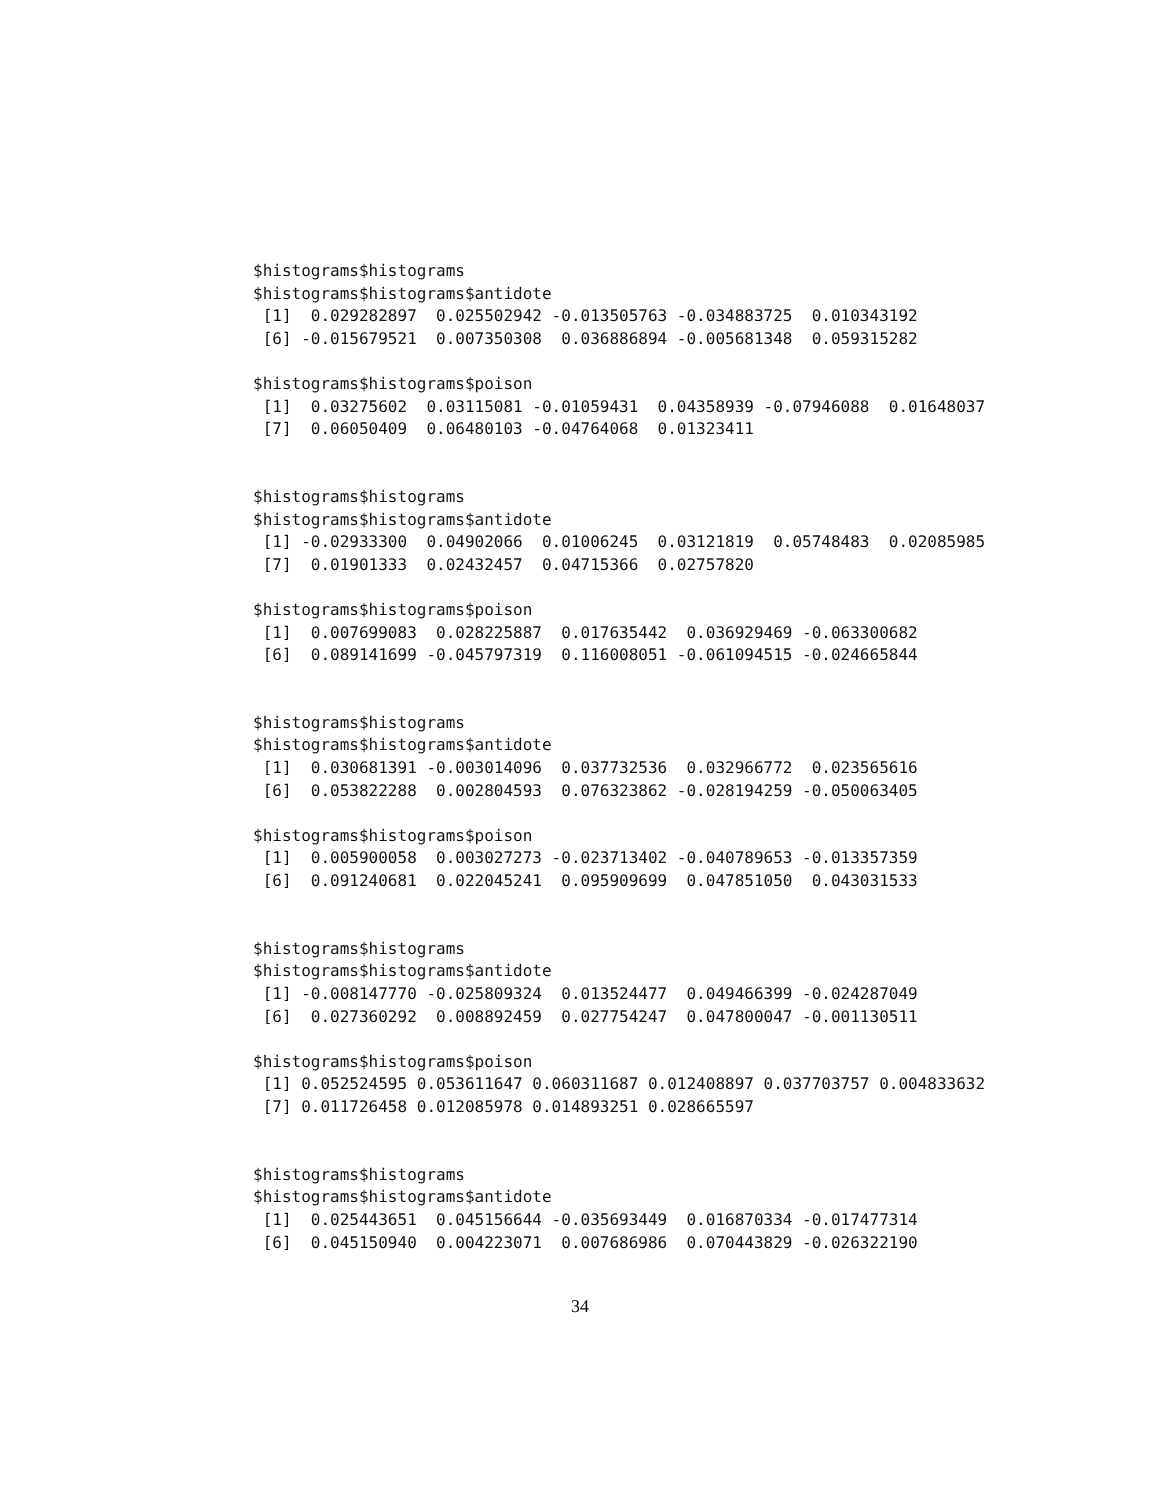$histograms$histograms
$histograms$histograms$antidote
 [1]  0.029282897  0.025502942 -0.013505763 -0.034883725  0.010343192
 [6] -0.015679521  0.007350308  0.036886894 -0.005681348  0.059315282

$histograms$histograms$poison
 [1]  0.03275602  0.03115081 -0.01059431  0.04358939 -0.07946088  0.01648037
 [7]  0.06050409  0.06480103 -0.04764068  0.01323411


$histograms$histograms
$histograms$histograms$antidote
 [1] -0.02933300  0.04902066  0.01006245  0.03121819  0.05748483  0.02085985
 [7]  0.01901333  0.02432457  0.04715366  0.02757820

$histograms$histograms$poison
 [1]  0.007699083  0.028225887  0.017635442  0.036929469 -0.063300682
 [6]  0.089141699 -0.045797319  0.116008051 -0.061094515 -0.024665844


$histograms$histograms
$histograms$histograms$antidote
 [1]  0.030681391 -0.003014096  0.037732536  0.032966772  0.023565616
 [6]  0.053822288  0.002804593  0.076323862 -0.028194259 -0.050063405

$histograms$histograms$poison
 [1]  0.005900058  0.003027273 -0.023713402 -0.040789653 -0.013357359
 [6]  0.091240681  0.022045241  0.095909699  0.047851050  0.043031533


$histograms$histograms
$histograms$histograms$antidote
 [1] -0.008147770 -0.025809324  0.013524477  0.049466399 -0.024287049
 [6]  0.027360292  0.008892459  0.027754247  0.047800047 -0.001130511

$histograms$histograms$poison
 [1] 0.052524595 0.053611647 0.060311687 0.012408897 0.037703757 0.004833632
 [7] 0.011726458 0.012085978 0.014893251 0.028665597


$histograms$histograms
$histograms$histograms$antidote
 [1]  0.025443651  0.045156644 -0.035693449  0.016870334 -0.017477314
 [6]  0.045150940  0.004223071  0.007686986  0.070443829 -0.026322190
34